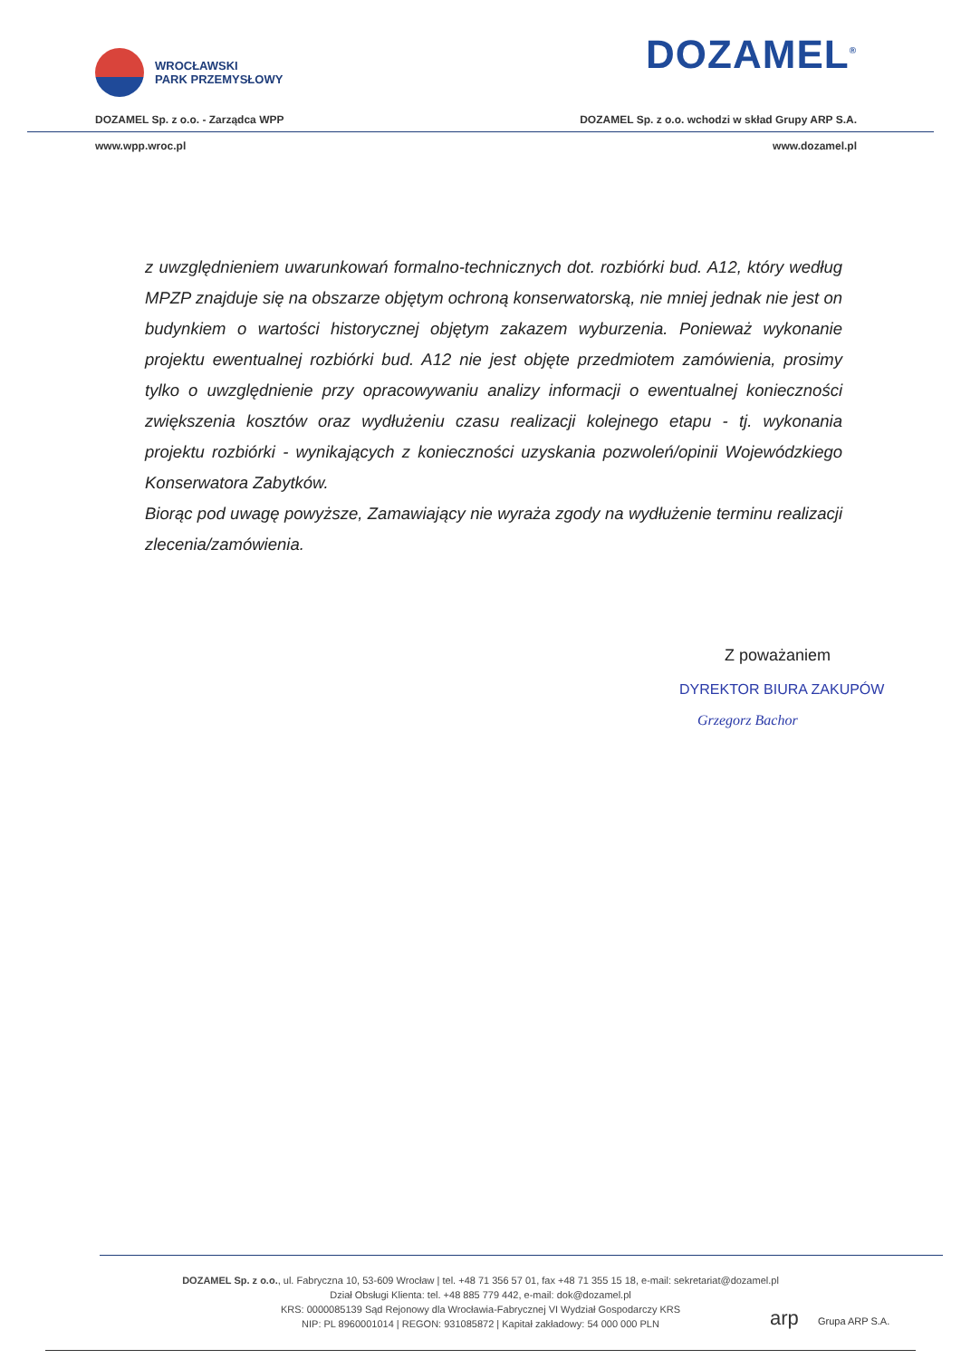WROCŁAWSKI
PARK PRZEMYSŁOWY
DOZAMEL<sup>®</sup>
DOZAMEL Sp. z o.o. - Zarządca WPP DOZAMEL Sp. z o.o. wchodzi w skład Grupy ARP S.A.
www.wpp.wroc.pl www.dozamel.pl
z uwzględnieniem uwarunkowań formalno-technicznych dot. rozbiórki bud. A12, który według MPZP znajduje się na obszarze objętym ochroną konserwatorską, nie mniej jednak nie jest on budynkiem o wartości historycznej objętym zakazem wyburzenia. Ponieważ wykonanie projektu ewentualnej rozbiórki bud. A12 nie jest objęte przedmiotem zamówienia, prosimy tylko o uwzględnienie przy opracowywaniu analizy informacji o ewentualnej konieczności zwiększenia kosztów oraz wydłużeniu czasu realizacji kolejnego etapu - tj. wykonania projektu rozbiórki - wynikających z konieczności uzyskania pozwoleń/opinii Wojewódzkiego Konserwatora Zabytków.
Biorąc pod uwagę powyższe, Zamawiający nie wyraża zgody na wydłużenie terminu realizacji zlecenia/zamówienia.
Z poważaniem
DYREKTOR BIURA ZAKUPÓW
Grzegorz Bachor
DOZAMEL Sp. z o.o., ul. Fabryczna 10, 53-609 Wrocław | tel. +48 71 356 57 01, fax +48 71 355 15 18, e-mail: sekretariat@dozamel.pl
Dział Obsługi Klienta: tel. +48 885 779 442, e-mail: dok@dozamel.pl
KRS: 0000085139 Sąd Rejonowy dla Wrocławia-Fabrycznej VI Wydział Gospodarczy KRS
NIP: PL 8960001014 | REGON: 931085872 | Kapitał zakładowy: 54 000 000 PLN
arp Grupa ARP S.A.